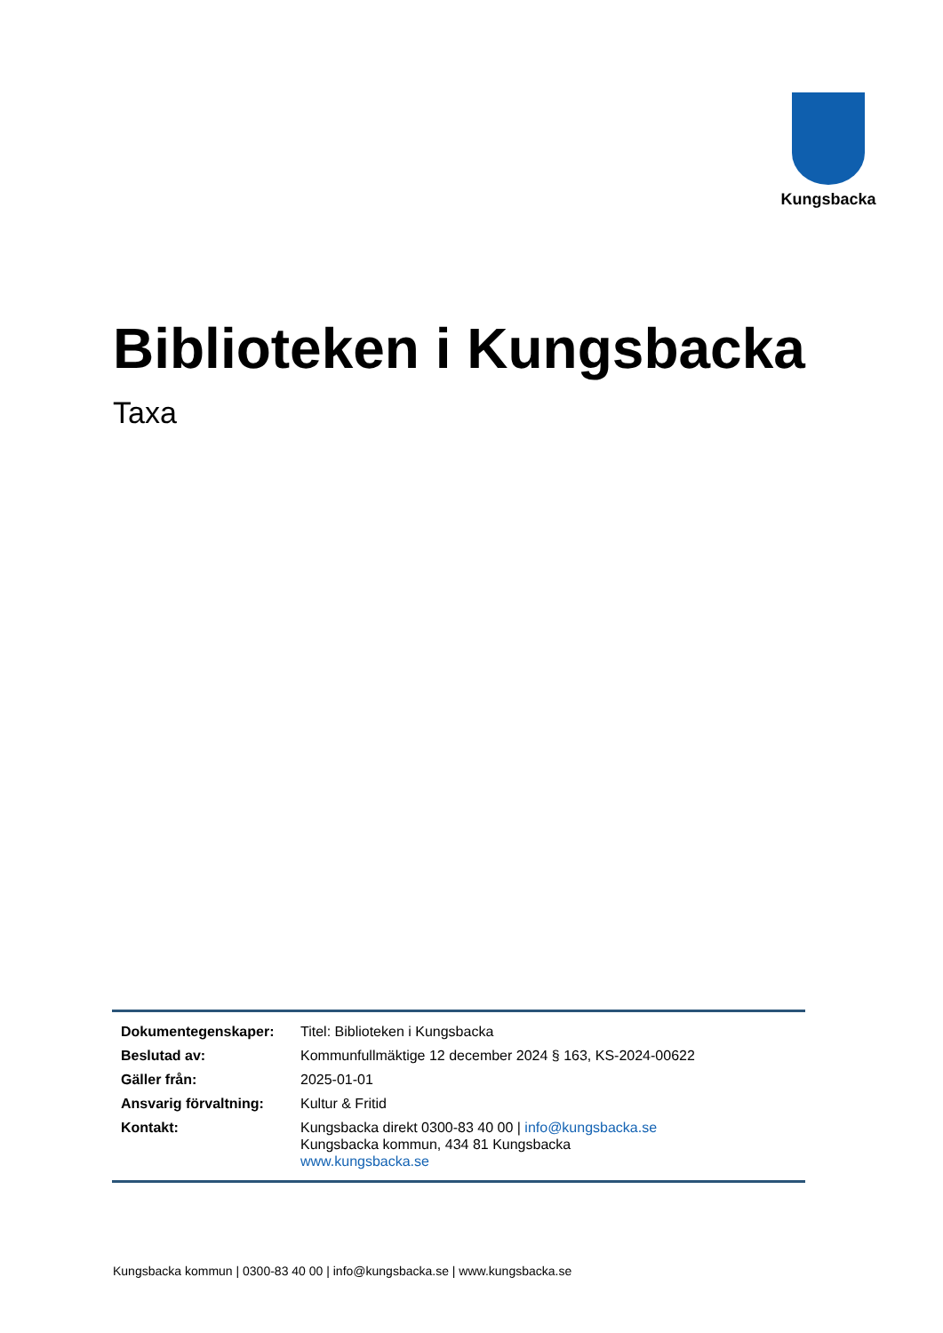Kungsbacka
Biblioteken i Kungsbacka
Taxa
| Dokumentegenskaper: | Titel: Biblioteken i Kungsbacka |
| Beslutad av: | Kommunfullmäktige 12 december 2024 § 163, KS-2024-00622 |
| Gäller från: | 2025-01-01 |
| Ansvarig förvaltning: | Kultur & Fritid |
| Kontakt: | Kungsbacka direkt 0300-83 40 00 / info@kungsbacka.se Kungsbacka kommun, 434 81 Kungsbacka www.kungsbacka.se |
Kungsbacka kommun | 0300-83 40 00 | info@kungsbacka.se | www.kungsbacka.se